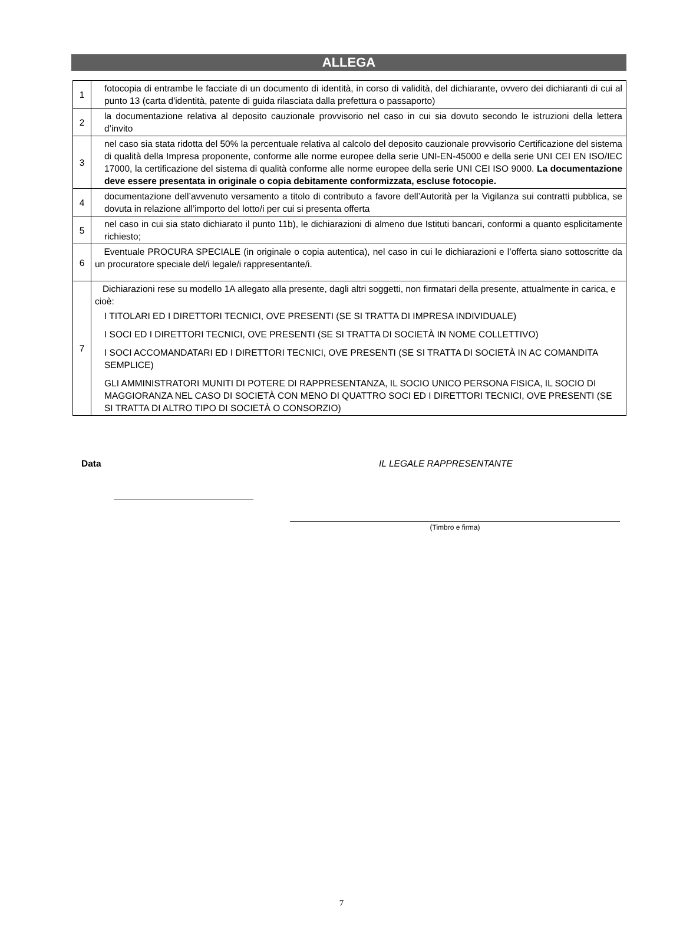ALLEGA
| 1 | fotocopia di entrambe le facciate di un documento di identità, in corso di validità, del dichiarante, ovvero dei dichiaranti di cui al punto 13 (carta d'identità, patente di guida rilasciata dalla prefettura o passaporto) |
| 2 | la documentazione relativa al deposito cauzionale provvisorio nel caso in cui sia dovuto secondo le istruzioni della lettera d’invito |
| 3 | nel caso sia stata ridotta del 50% la percentuale relativa al calcolo del deposito cauzionale provvisorio Certificazione del sistema di qualità della Impresa proponente, conforme alle norme europee della serie UNI-EN-45000 e della serie UNI CEI EN ISO/IEC 17000, la certificazione del sistema di qualità conforme alle norme europee della serie UNI CEI ISO 9000. La documentazione deve essere presentata in originale o copia debitamente conformizzata, escluse fotocopie. |
| 4 | documentazione dell’avvenuto versamento a titolo di contributo a favore dell’Autorità per la Vigilanza sui contratti pubblica, se dovuta in relazione all’importo del lotto/i per cui si presenta offerta |
| 5 | nel caso in cui sia stato dichiarato il punto 11b), le dichiarazioni di almeno due Istituti bancari, conformi a quanto esplicitamente richiesto; |
| 6 | Eventuale PROCURA SPECIALE (in originale o copia autentica), nel caso in cui le dichiarazioni e l’offerta siano sottoscritte da un procuratore speciale del/i legale/i rappresentante/i. |
| 7 | Dichiarazioni rese su modello 1A allegato alla presente, dagli altri soggetti, non firmatari della presente, attualmente in carica, e cioè: I TITOLARI ED I DIRETTORI TECNICI, OVE PRESENTI (SE SI TRATTA DI IMPRESA INDIVIDUALE) I SOCI ED I DIRETTORI TECNICI, OVE PRESENTI (SE SI TRATTA DI SOCIETÀ IN NOME COLLETTIVO) I SOCI ACCOMANDATARI ED I DIRETTORI TECNICI, OVE PRESENTI (SE SI TRATTA DI SOCIETÀ IN AC COMANDITA SEMPLICE) GLI AMMINISTRATORI MUNITI DI POTERE DI RAPPRESENTANZA, IL SOCIO UNICO PERSONA FISICA, IL SOCIO DI MAGGIORANZA NEL CASO DI SOCIETÀ CON MENO DI QUATTRO SOCI ED I DIRETTORI TECNICI, OVE PRESENTI (SE SI TRATTA DI ALTRO TIPO DI SOCIETÀ O CONSORZIO) |
Data IL LEGALE RAPPRESENTANTE
(Timbro e firma)
7